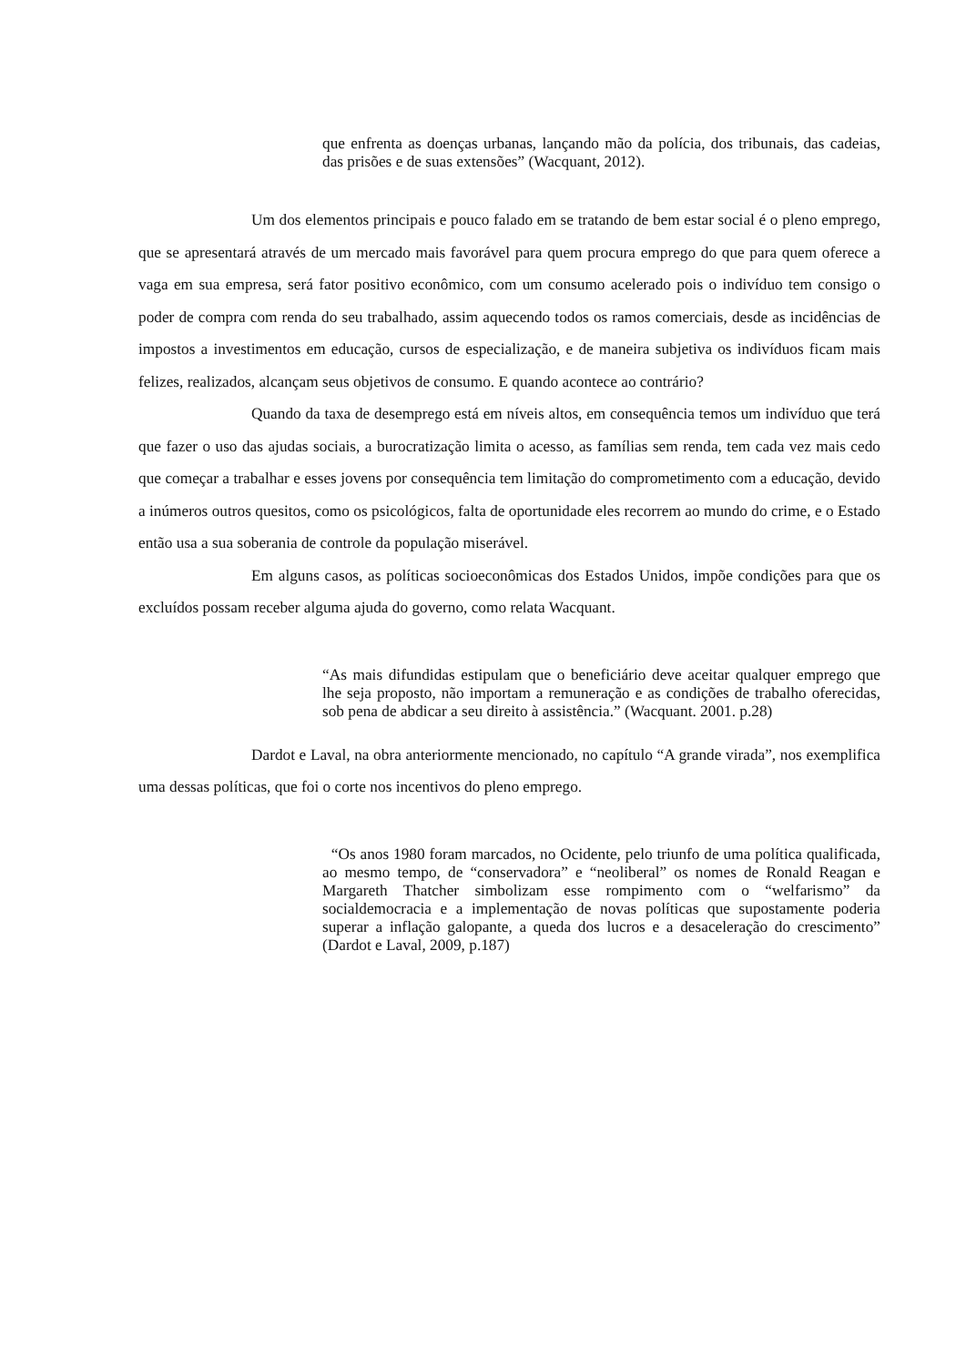que enfrenta as doenças urbanas, lançando mão da polícia, dos tribunais, das cadeias, das prisões e de suas extensões” (Wacquant, 2012).
Um dos elementos principais e pouco falado em se tratando de bem estar social é o pleno emprego, que se apresentará através de um mercado mais favorável para quem procura emprego do que para quem oferece a vaga em sua empresa, será fator positivo econômico, com um consumo acelerado pois o indivíduo tem consigo o poder de compra com renda do seu trabalhado, assim aquecendo todos os ramos comerciais, desde as incidências de impostos a investimentos em educação, cursos de especialização, e de maneira subjetiva os indivíduos ficam mais felizes, realizados, alcançam seus objetivos de consumo. E quando acontece ao contrário?
Quando da taxa de desemprego está em níveis altos, em consequência temos um indivíduo que terá que fazer o uso das ajudas sociais, a burocratização limita o acesso, as famílias sem renda, tem cada vez mais cedo que começar a trabalhar e esses jovens por consequência tem limitação do comprometimento com a educação, devido a inúmeros outros quesitos, como os psicológicos, falta de oportunidade eles recorrem ao mundo do crime, e o Estado então usa a sua soberania de controle da população miserável.
Em alguns casos, as políticas socioeconômicas dos Estados Unidos, impõe condições para que os excluídos possam receber alguma ajuda do governo, como relata Wacquant.
“As mais difundidas estipulam que o beneficiário deve aceitar qualquer emprego que lhe seja proposto, não importam a remuneração e as condições de trabalho oferecidas, sob pena de abdicar a seu direito à assistência.” (Wacquant. 2001. p.28)
Dardot e Laval, na obra anteriormente mencionado, no capítulo “A grande virada”, nos exemplifica uma dessas políticas, que foi o corte nos incentivos do pleno emprego.
“Os anos 1980 foram marcados, no Ocidente, pelo triunfo de uma política qualificada, ao mesmo tempo, de “conservadora” e “neoliberal” os nomes de Ronald Reagan e Margareth Thatcher simbolizam esse rompimento com o “welfarismo” da socialdemocracia e a implementação de novas políticas que supostamente poderia superar a inflação galopante, a queda dos lucros e a desaceleração do crescimento” (Dardot e Laval, 2009, p.187)